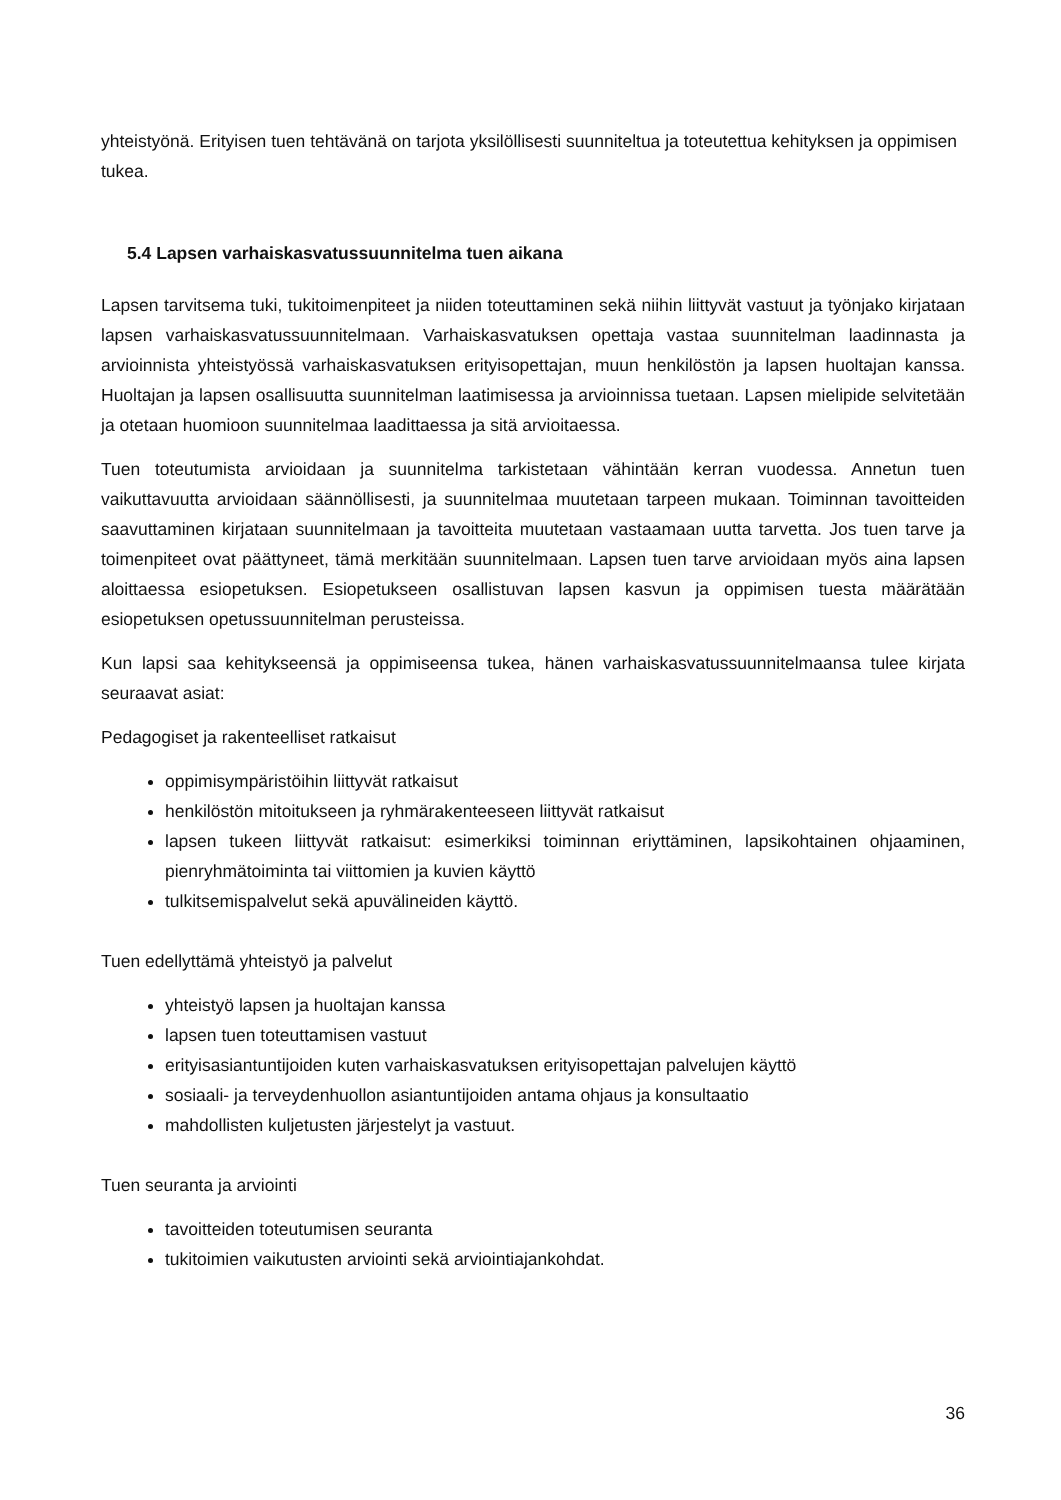yhteistyönä. Erityisen tuen tehtävänä on tarjota yksilöllisesti suunniteltua ja toteutettua kehityksen ja oppimisen tukea.
5.4 Lapsen varhaiskasvatussuunnitelma tuen aikana
Lapsen tarvitsema tuki, tukitoimenpiteet ja niiden toteuttaminen sekä niihin liittyvät vastuut ja työnjako kirjataan lapsen varhaiskasvatussuunnitelmaan. Varhaiskasvatuksen opettaja vastaa suunnitelman laadinnasta ja arvioinnista yhteistyössä varhaiskasvatuksen erityisopettajan, muun henkilöstön ja lapsen huoltajan kanssa. Huoltajan ja lapsen osallisuutta suunnitelman laatimisessa ja arvioinnissa tuetaan. Lapsen mielipide selvitetään ja otetaan huomioon suunnitelmaa laadittaessa ja sitä arvioitaessa.
Tuen toteutumista arvioidaan ja suunnitelma tarkistetaan vähintään kerran vuodessa. Annetun tuen vaikuttavuutta arvioidaan säännöllisesti, ja suunnitelmaa muutetaan tarpeen mukaan. Toiminnan tavoitteiden saavuttaminen kirjataan suunnitelmaan ja tavoitteita muutetaan vastaamaan uutta tarvetta. Jos tuen tarve ja toimenpiteet ovat päättyneet, tämä merkitään suunnitelmaan. Lapsen tuen tarve arvioidaan myös aina lapsen aloittaessa esiopetuksen. Esiopetukseen osallistuvan lapsen kasvun ja oppimisen tuesta määrätään esiopetuksen opetussuunnitelman perusteissa.
Kun lapsi saa kehitykseensä ja oppimiseensa tukea, hänen varhaiskasvatussuunnitelmaansa tulee kirjata seuraavat asiat:
Pedagogiset ja rakenteelliset ratkaisut
oppimisympäristöihin liittyvät ratkaisut
henkilöstön mitoitukseen ja ryhmärakenteeseen liittyvät ratkaisut
lapsen tukeen liittyvät ratkaisut: esimerkiksi toiminnan eriyttäminen, lapsikohtainen ohjaaminen, pienryhmätoiminta tai viittomien ja kuvien käyttö
tulkitsemispalvelut sekä apuvälineiden käyttö.
Tuen edellyttämä yhteistyö ja palvelut
yhteistyö lapsen ja huoltajan kanssa
lapsen tuen toteuttamisen vastuut
erityisasiantuntijoiden kuten varhaiskasvatuksen erityisopettajan palvelujen käyttö
sosiaali- ja terveydenhuollon asiantuntijoiden antama ohjaus ja konsultaatio
mahdollisten kuljetusten järjestelyt ja vastuut.
Tuen seuranta ja arviointi
tavoitteiden toteutumisen seuranta
tukitoimien vaikutusten arviointi sekä arviointiajankohdat.
36